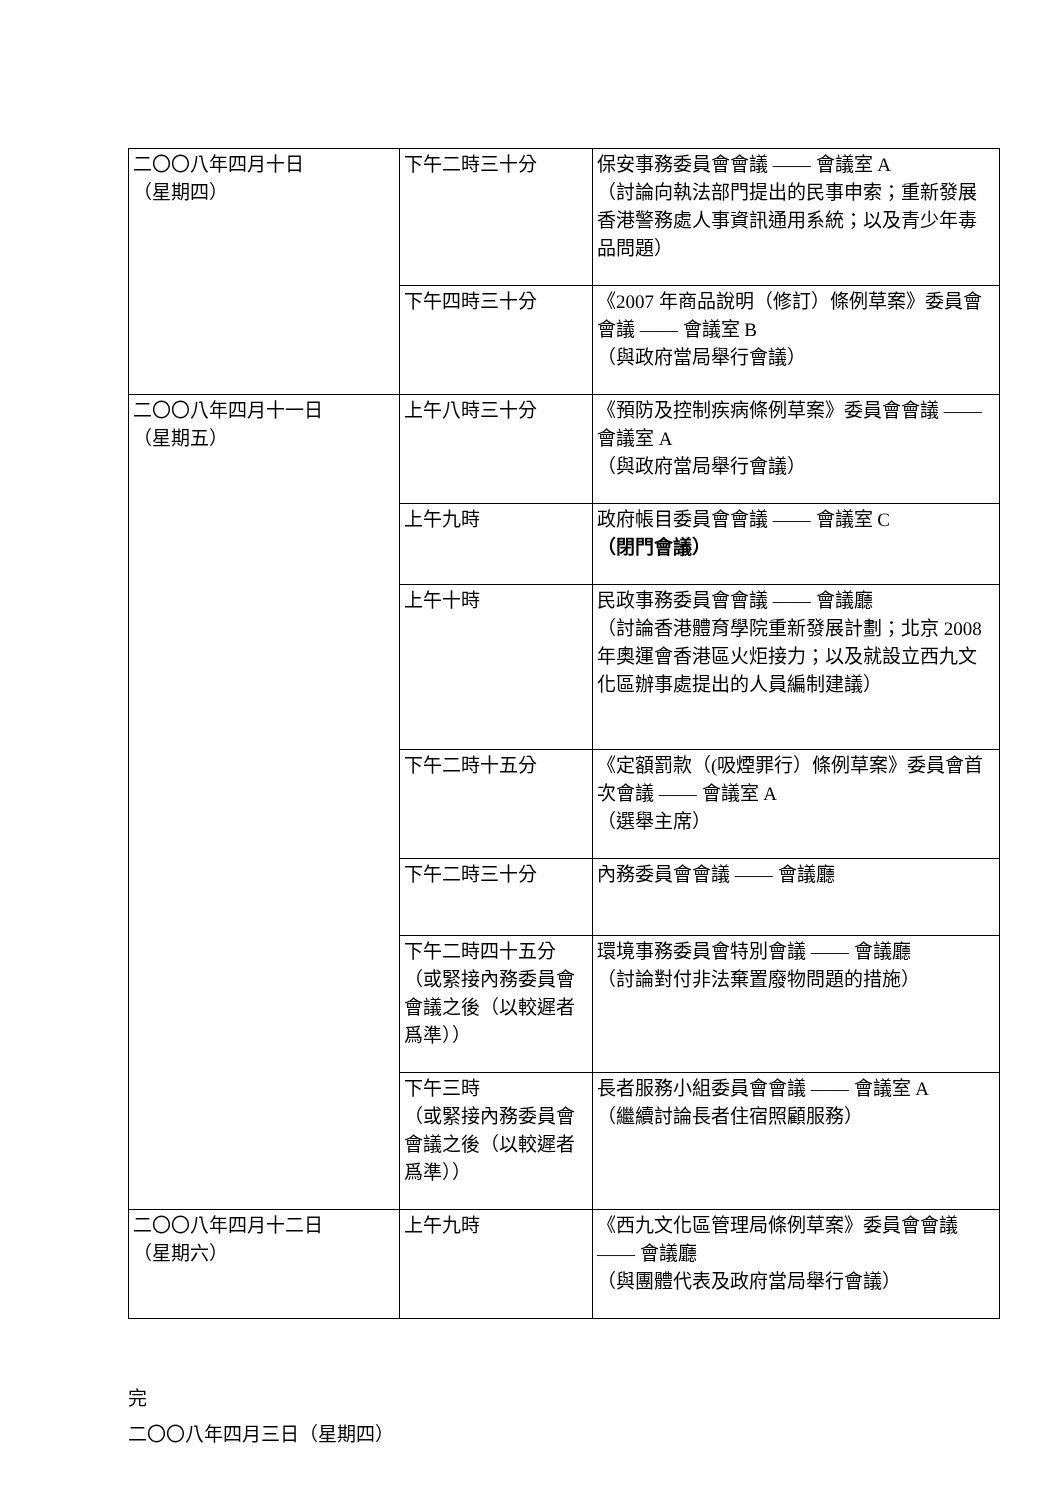| 二〇〇八年四月十日 （星期四） | 下午二時三十分 | 保安事務委員會會議 —— 會議室 A （討論向執法部門提出的民事申索；重新發展香港警務處人事資訊通用系統；以及青少年毒品問題） |
| | 下午四時三十分 | 《2007 年商品說明（修訂）條例草案》委員會會議 —— 會議室 B （與政府當局舉行會議） |
| 二〇〇八年四月十一日 （星期五） | 上午八時三十分 | 《預防及控制疾病條例草案》委員會會議 —— 會議室 A （與政府當局舉行會議） |
| | 上午九時 | 政府帳目委員會會議 —— 會議室 C （閉門會議） |
| | 上午十時 | 民政事務委員會會議 —— 會議廳 （討論香港體育學院重新發展計劃；北京 2008 年奧運會香港區火炬接力；以及就設立西九文化區辦事處提出的人員編制建議） |
| | 下午二時十五分 | 《定額罰款（(吸煙罪行）條例草案》委員會首次會議 —— 會議室 A （選舉主席） |
| | 下午二時三十分 | 內務委員會會議 —— 會議廳 |
| | 下午二時四十五分（或緊接內務委員會會議之後（以較遲者爲準）） | 環境事務委員會特別會議 —— 會議廳 （討論對付非法棄置廢物問題的措施） |
| | 下午三時 （或緊接內務委員會會議之後（以較遲者爲準）） | 長者服務小組委員會會議 —— 會議室 A （繼續討論長者住宿照顧服務） |
| 二〇〇八年四月十二日 （星期六） | 上午九時 | 《西九文化區管理局條例草案》委員會會議 —— 會議廳 （與團體代表及政府當局舉行會議） |
完
二〇〇八年四月三日（星期四）